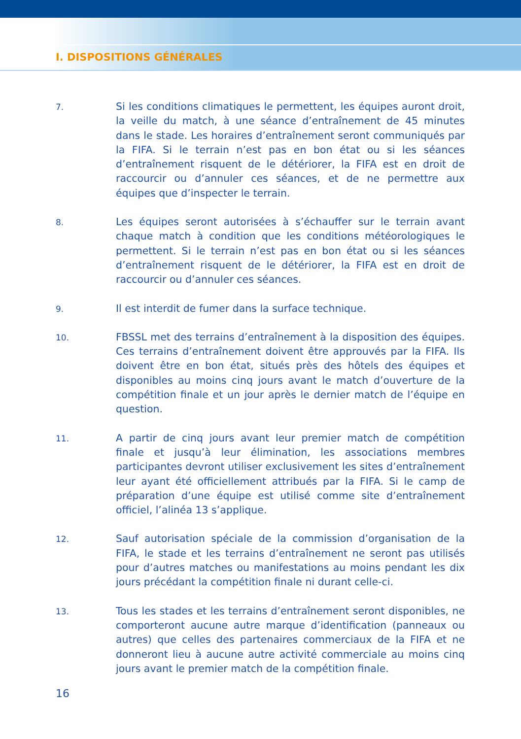I. DISPOSITIONS GÉNÉRALES
7.
Si les conditions climatiques le permettent, les équipes auront droit, la veille du match, à une séance d’entraînement de 45 minutes dans le stade. Les horaires d’entraînement seront communiqués par la FIFA. Si le terrain n’est pas en bon état ou si les séances d’entraînement risquent de le détériorer, la FIFA est en droit de raccourcir ou d’annuler ces séances, et de ne permettre aux équipes que d’inspecter le terrain.
8.
Les équipes seront autorisées à s’échauffer sur le terrain avant chaque match à condition que les conditions météorologiques le permettent. Si le terrain n’est pas en bon état ou si les séances d’entraînement risquent de le détériorer, la FIFA est en droit de raccourcir ou d’annuler ces séances.
9.
Il est interdit de fumer dans la surface technique.
10.
FBSSL met des terrains d’entraînement à la disposition des équipes. Ces terrains d’entraînement doivent être approuvés par la FIFA. Ils doivent être en bon état, situés près des hôtels des équipes et disponibles au moins cinq jours avant le match d’ouverture de la compétition finale et un jour après le dernier match de l’équipe en question.
11.
A partir de cinq jours avant leur premier match de compétition finale et jusqu’à leur élimination, les associations membres participantes devront utiliser exclusivement les sites d’entraînement leur ayant été officiellement attribués par la FIFA. Si le camp de préparation d’une équipe est utilisé comme site d’entraînement officiel, l’alinéa 13 s’applique.
12.
Sauf autorisation spéciale de la commission d’organisation de la FIFA, le stade et les terrains d’entraînement ne seront pas utilisés pour d’autres matches ou manifestations au moins pendant les dix jours précédant la compétition finale ni durant celle-ci.
13.
Tous les stades et les terrains d’entraînement seront disponibles, ne comporteront aucune autre marque d’identification (panneaux ou autres) que celles des partenaires commerciaux de la FIFA et ne donneront lieu à aucune autre activité commerciale au moins cinq jours avant le premier match de la compétition finale.
16